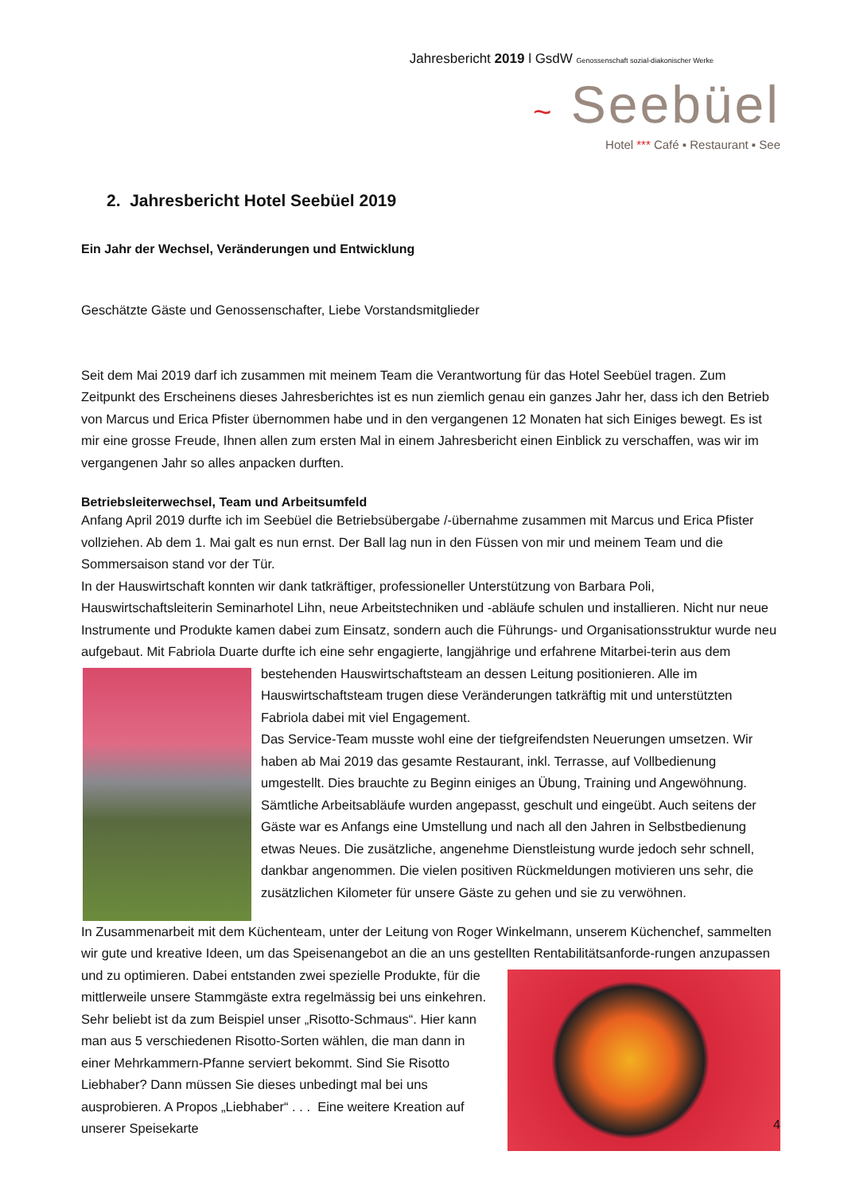Jahresbericht 2019 l GsdW Genossenschaft sozial-diakonischer Werke
~ Seebüel
Hotel *** Café ▪ Restaurant ▪ See
2. Jahresbericht Hotel Seebüel 2019
Ein Jahr der Wechsel, Veränderungen und Entwicklung
Geschätzte Gäste und Genossenschafter, Liebe Vorstandsmitglieder
Seit dem Mai 2019 darf ich zusammen mit meinem Team die Verantwortung für das Hotel Seebüel tragen. Zum Zeitpunkt des Erscheinens dieses Jahresberichtes ist es nun ziemlich genau ein ganzes Jahr her, dass ich den Betrieb von Marcus und Erica Pfister übernommen habe und in den vergangenen 12 Monaten hat sich Einiges bewegt. Es ist mir eine grosse Freude, Ihnen allen zum ersten Mal in einem Jahresbericht einen Einblick zu verschaffen, was wir im vergangenen Jahr so alles anpacken durften.
Betriebsleiterwechsel, Team und Arbeitsumfeld
Anfang April 2019 durfte ich im Seebüel die Betriebsübergabe /-übernahme zusammen mit Marcus und Erica Pfister vollziehen. Ab dem 1. Mai galt es nun ernst. Der Ball lag nun in den Füssen von mir und meinem Team und die Sommersaison stand vor der Tür.
In der Hauswirtschaft konnten wir dank tatkräftiger, professioneller Unterstützung von Barbara Poli, Hauswirtschaftsleiterin Seminarhotel Lihn, neue Arbeitstechniken und -abläufe schulen und installieren. Nicht nur neue Instrumente und Produkte kamen dabei zum Einsatz, sondern auch die Führungs- und Organisationsstruktur wurde neu aufgebaut. Mit Fabriola Duarte durfte ich eine sehr engagierte, langjährige und erfahrene Mitarbei- terin aus dem bestehenden Hauswirtschaftsteam an dessen Leitung positionieren. Alle im Hauswirtschaftsteam trugen diese Veränderungen tatkräftig mit und unterstützten Fabriola dabei mit viel Engagement.
Das Service-Team musste wohl eine der tiefgreifendsten Neuerungen umsetzen. Wir haben ab Mai 2019 das gesamte Restaurant, inkl. Terrasse, auf Vollbedienung umgestellt. Dies brauchte zu Beginn einiges an Übung, Training und Angewöhnung. Sämtliche Arbeitsabläufe wurden angepasst, geschult und eingeübt. Auch seitens der Gäste war es Anfangs eine Umstellung und nach all den Jahren in Selbstbedienung etwas Neues. Die zusätzliche, angenehme Dienstleistung wurde jedoch sehr schnell, dankbar angenommen. Die vielen positiven Rückmeldungen motivieren uns sehr, die zusätzlichen Kilometer für unsere Gäste zu gehen und sie zu verwöhnen.
In Zusammenarbeit mit dem Küchenteam, unter der Leitung von Roger Winkelmann, unserem Küchenchef, sammelten wir gute und kreative Ideen, um das Speisenangebot an die an uns gestellten Rentabilitätsanforde- rungen anzupassen und zu optimieren. Dabei entstanden zwei spezielle Produkte, für die mittlerweile unsere Stammgäste extra regelmässig bei uns einkehren. Sehr beliebt ist da zum Beispiel unser „Risotto-Schmaus“. Hier kann man aus 5 verschiedenen Risotto-Sorten wählen, die man dann in einer Mehrkammern-Pfanne serviert bekommt. Sind Sie Risotto Liebhaber? Dann müssen Sie dieses unbedingt mal bei uns ausprobieren. A Propos „Liebhaber“ . . . Eine weitere Kreation auf unserer Speisekarte
4